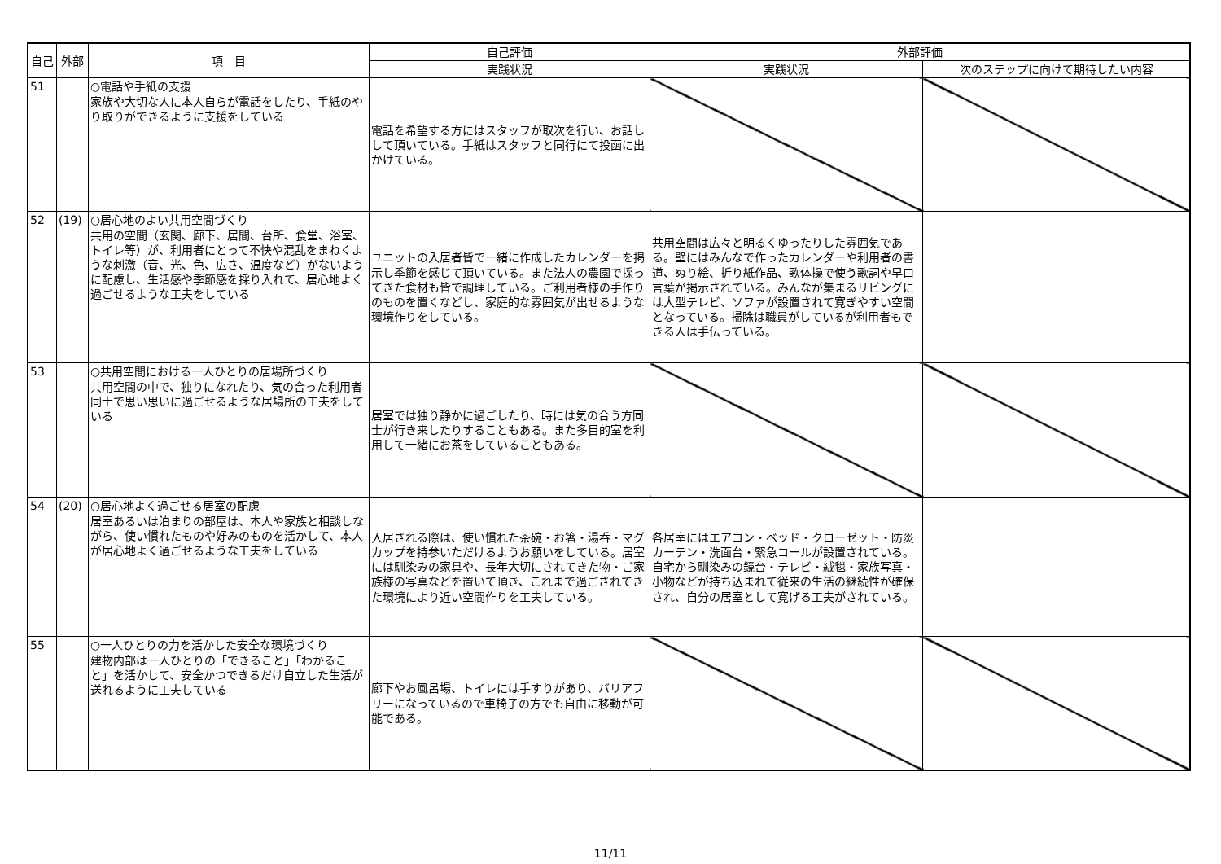| 自己 | 外部 | 項 目 | 自己評価 | 外部評価 | |
| --- | --- | --- | --- | --- | --- |
| | | | 実践状況 | 実践状況 | 次のステップに向けて期待したい内容 |
| 51 | | ○電話や手紙の支援 家族や大切な人に本人自らが電話をしたり、手紙のやり取りができるように支援をしている | 電話を希望する方にはスタッフが取次を行い、お話しして頂いている。手紙はスタッフと同行にて投函に出かけている。 | | |
| 52 | (19) | ○居心地のよい共用空間づくり 共用の空間（玄関、廊下、居間、台所、食堂、浴室、トイレ等）が、利用者にとって不快や混乱をまねくような刺激（音、光、色、広さ、温度など）がないように配慮し、生活感や季節感を採り入れて、居心地よく過ごせるような工夫をしている | ユニットの入居者皆で一緒に作成したカレンダーを掲示し季節を感じて頂いている。また法人の農園で採ってきた食材も皆で調理している。ご利用者様の手作りのものを置くなどし、家庭的な雰囲気が出せるような環境作りをしている。 | 共用空間は広々と明るくゆったりした雰囲気である。壁にはみんなで作ったカレンダーや利用者の書道、ぬり絵、折り紙作品、歌体操で使う歌詞や早口言葉が掲示されている。みんなが集まるリビングには大型テレビ、ソファが設置されて寛ぎやすい空間となっている。掃除は職員がしているが利用者もできる人は手伝っている。 | |
| 53 | | ○共用空間における一人ひとりの居場所づくり 共用空間の中で、独りになれたり、気の合った利用者同士で思い思いに過ごせるような居場所の工夫をしている | 居室では独り静かに過ごしたり、時には気の合う方同士が行き来したりすることもある。また多目的室を利用して一緒にお茶をしていることもある。 | | |
| 54 | (20) | ○居心地よく過ごせる居室の配慮 居室あるいは泊まりの部屋は、本人や家族と相談しながら、使い慣れたものや好みのものを活かして、本人が居心地よく過ごせるような工夫をしている | 入居される際は、使い慣れた茶碗・お箸・湯呑・マグカップを持参いただけるようお願いをしている。居室には馴染みの家具や、長年大切にされてきた物・ご家族様の写真などを置いて頂き、これまで過ごされてきた環境により近い空間作りを工夫している。 | 各居室にはエアコン・ベッド・クローゼット・防炎カーテン・洗面台・緊急コールが設置されている。自宅から馴染みの鏡台・テレビ・絨毯・家族写真・小物などが持ち込まれて従来の生活の継続性が確保され、自分の居室として寛げる工夫がされている。 | |
| 55 | | ○一人ひとりの力を活かした安全な環境づくり 建物内部は一人ひとりの「できること」「わかること」を活かして、安全かつできるだけ自立した生活が送れるように工夫している | 廊下やお風呂場、トイレには手すりがあり、バリアフリーになっているので車椅子の方でも自由に移動が可能である。 | | |
11/11